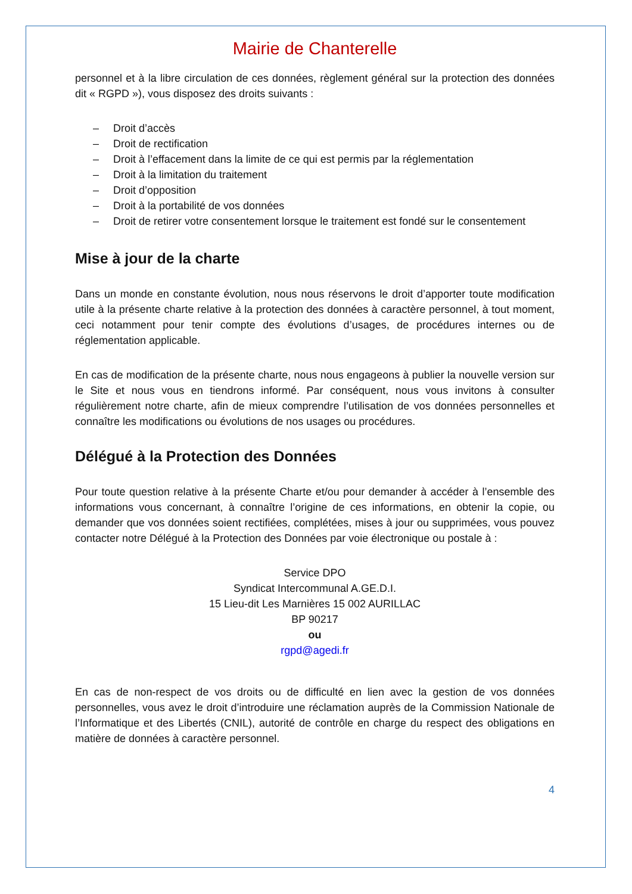Mairie de Chanterelle
personnel et à la libre circulation de ces données, règlement général sur la protection des données dit « RGPD »), vous disposez des droits suivants :
– Droit d’accès
– Droit de rectification
– Droit à l’effacement dans la limite de ce qui est permis par la réglementation
– Droit à la limitation du traitement
– Droit d’opposition
– Droit à la portabilité de vos données
– Droit de retirer votre consentement lorsque le traitement est fondé sur le consentement
Mise à jour de la charte
Dans un monde en constante évolution, nous nous réservons le droit d’apporter toute modification utile à la présente charte relative à la protection des données à caractère personnel, à tout moment, ceci notamment pour tenir compte des évolutions d’usages, de procédures internes ou de réglementation applicable.
En cas de modification de la présente charte, nous nous engageons à publier la nouvelle version sur le Site et nous vous en tiendrons informé. Par conséquent, nous vous invitons à consulter régulièrement notre charte, afin de mieux comprendre l’utilisation de vos données personnelles et connaître les modifications ou évolutions de nos usages ou procédures.
Délégué à la Protection des Données
Pour toute question relative à la présente Charte et/ou pour demander à accéder à l’ensemble des informations vous concernant, à connaître l’origine de ces informations, en obtenir la copie, ou demander que vos données soient rectifiées, complétées, mises à jour ou supprimées, vous pouvez contacter notre Délégué à la Protection des Données par voie électronique ou postale à :
Service DPO
Syndicat Intercommunal A.GE.D.I.
15 Lieu-dit Les Marnières 15 002 AURILLAC
BP 90217
ou
rgpd@agedi.fr
En cas de non-respect de vos droits ou de difficulté en lien avec la gestion de vos données personnelles, vous avez le droit d’introduire une réclamation auprès de la Commission Nationale de l’Informatique et des Libertés (CNIL), autorité de contrôle en charge du respect des obligations en matière de données à caractère personnel.
4